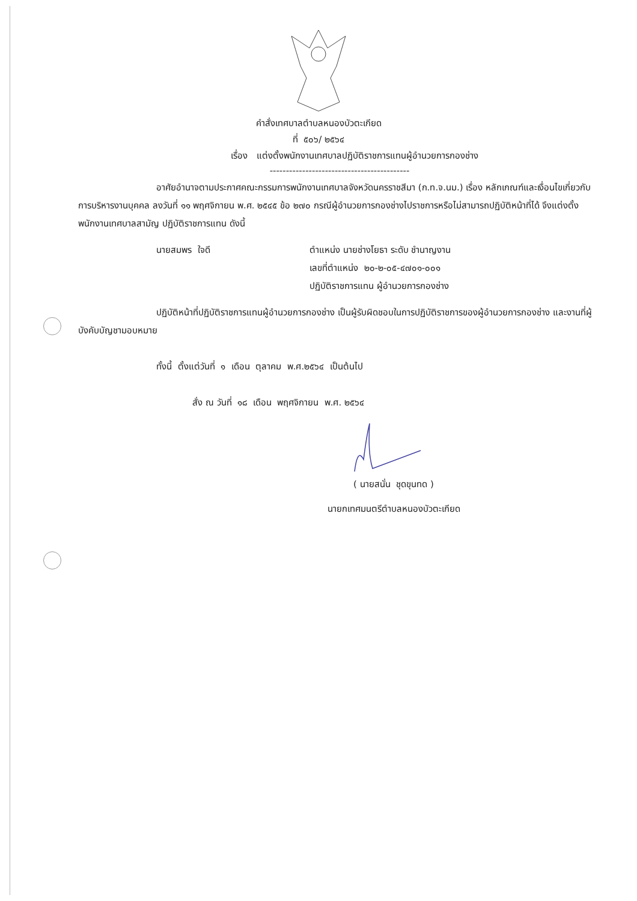คำสั่งเทศบาลตำบลหนองบัวตะเกียด
ที่ ๕๐๖/ ๒๕๖๔
เรื่อง แต่งตั้งพนักงานเทศบาลปฏิบัติราชการแทนผู้อำนวยการกองช่าง
-------------------------------------------
อาศัยอำนาจตามประกาศคณะกรรมการพนักงานเทศบาลจังหวัดนครราชสีมา (ก.ท.จ.นม.) เรื่อง หลักเกณฑ์และเงื่อนไขเกี่ยวกับการบริหารงานบุคคล ลงวันที่ ๑๑ พฤศจิกายน พ.ศ. ๒๕๔๕ ข้อ ๒๗๐ กรณีผู้อำนวยการกองช่างไปราชการหรือไม่สามารถปฏิบัติหน้าที่ได้ จึงแต่งตั้งพนักงานเทศบาลสามัญ ปฏิบัติราชการแทน ดังนี้
นายสมพร ใจดี ตำแหน่ง นายช่างโยธา ระดับ ชำนาญงาน
เลขที่ตำแหน่ง ๒๐-๒-๐๕-๔๗๐๑-๐๐๑
ปฏิบัติราชการแทน ผู้อำนวยการกองช่าง
ปฏิบัติหน้าที่ปฏิบัติราชการแทนผู้อำนวยการกองช่าง เป็นผู้รับผิดชอบในการปฏิบัติราชการของผู้อำนวยการกองช่าง และงานที่ผู้บังคับบัญชามอบหมาย
ทั้งนี้ ตั้งแต่วันที่ ๑ เดือน ตุลาคม พ.ศ.๒๕๖๔ เป็นต้นไป
สั่ง ณ วันที่ ๑๘ เดือน พฤศจิกายน พ.ศ. ๒๕๖๔
( นายสนั่น ชุดขุนทด )
นายกเทศมนตรีตำบลหนองบัวตะเกียด